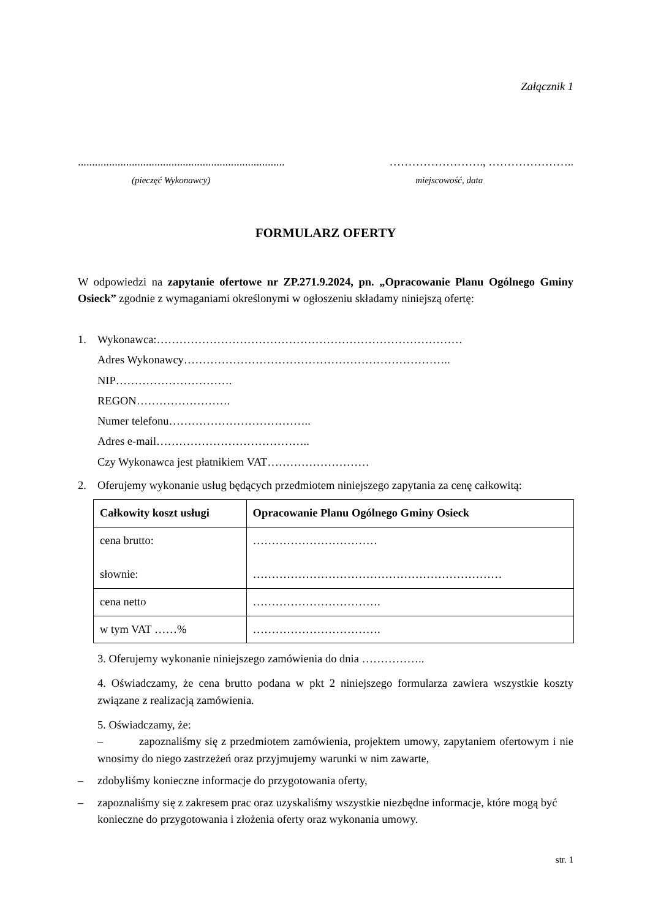Załącznik 1
......................................................................... ……………………., …………………..
(pieczęć Wykonawcy) miejscowość, data
FORMULARZ OFERTY
W odpowiedzi na zapytanie ofertowe nr ZP.271.9.2024, pn. „Opracowanie Planu Ogólnego Gminy Osieck” zgodnie z wymaganiami określonymi w ogłoszeniu składamy niniejszą ofertę:
1. Wykonawca:………………………………………………………………………
Adres Wykonawcy……………………………………………………………..
NIP………………………….
REGON…………………….
Numer telefonu………………………………..
Adres e-mail…………………………………..
Czy Wykonawca jest płatnikiem VAT………………………
2. Oferujemy wykonanie usług będących przedmiotem niniejszego zapytania za cenę całkowitą:
| Całkowity koszt usługi | Opracowanie Planu Ogólnego Gminy Osieck |
| --- | --- |
| cena brutto: słownie: | …………………………… ………………………………………………………… |
| cena netto | ……………………………. |
| w tym VAT ……% | ……………………………. |
3. Oferujemy wykonanie niniejszego zamówienia do dnia ……………..
4. Oświadczamy, że cena brutto podana w pkt 2 niniejszego formularza zawiera wszystkie koszty związane z realizacją zamówienia.
5. Oświadczamy, że:
– zapoznaliśmy się z przedmiotem zamówienia, projektem umowy, zapytaniem ofertowym i nie wnosimy do niego zastrzeżeń oraz przyjmujemy warunki w nim zawarte,
– zdobyliśmy konieczne informacje do przygotowania oferty,
– zapoznaliśmy się z zakresem prac oraz uzyskaliśmy wszystkie niezbędne informacje, które mogą być konieczne do przygotowania i złożenia oferty oraz wykonania umowy.
str. 1